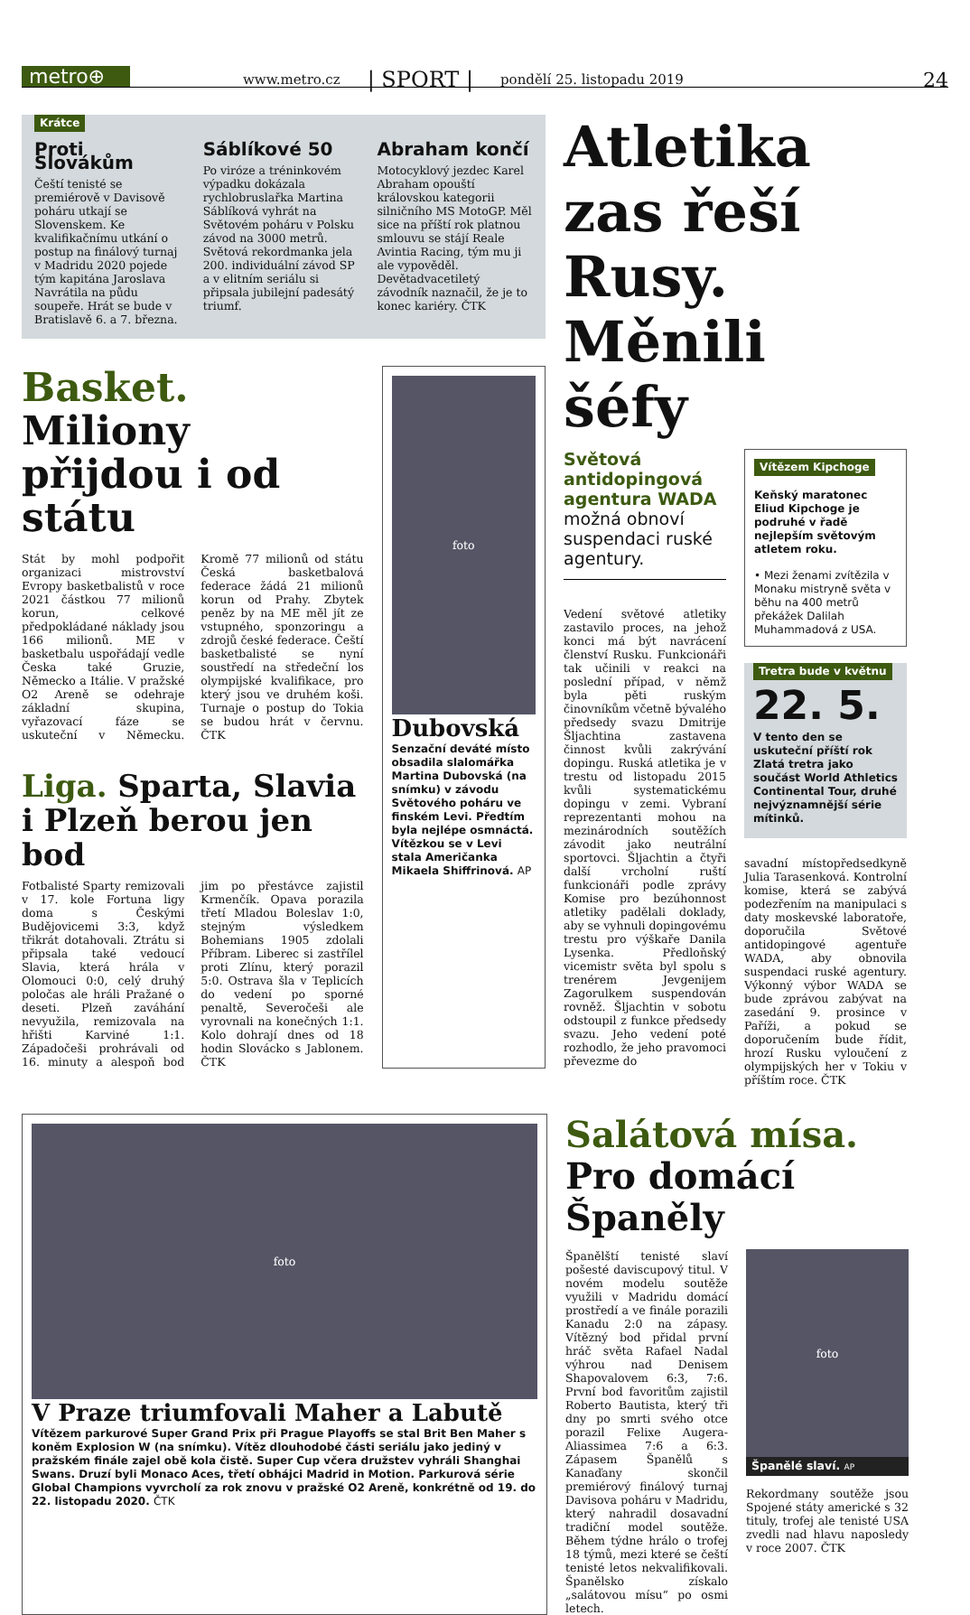metro⊕
www.metro.cz | SPORT | pondělí 25. listopadu 2019 24
Krátce
Proti Slovákům
Čeští tenisté se premiérově v Davisově poháru utkají se Slovenskem. Ke kvalifikačnímu utkání o postup na finálový turnaj v Madridu 2020 pojede tým kapitána Jaroslava Navrátila na půdu soupeře. Hrát se bude v Bratislavě 6. a 7. března.
Sáblíkové 50
Po viróze a tréninkovém výpadku dokázala rychlobruslařka Martina Sáblíková vyhrát na Světovém poháru v Polsku závod na 3000 metrů. Světová rekordmanka jela 200. individuální závod SP a v elitním seriálu si připsala jubilejní padesátý triumf.
Abraham končí
Motocyklový jezdec Karel Abraham opouští královskou kategorii silničního MS MotoGP. Měl sice na příští rok platnou smlouvu se stájí Reale Avintia Racing, tým mu ji ale vypověděl. Devětadvacetiletý závodník naznačil, že je to konec kariéry. ČTK
Basket. Miliony přijdou i od státu
Stát by mohl podpořit organizaci mistrovství Evropy basketbalistů v roce 2021 částkou 77 milionů korun, celkové předpokládané náklady jsou 166 milionů. ME v basketbalu uspořádají vedle Česka také Gruzie, Německo a Itálie. V pražské O2 Areně se odehraje základní skupina, vyřazovací fáze se uskuteční v Německu. Kromě 77 milionů od státu Česká basketbalová federace žádá 21 milionů korun od Prahy. Zbytek peněz by na ME měl jít ze vstupného, sponzoringu a zdrojů české federace. Čeští basketbalisté se nyní soustředí na středeční los olympijské kvalifikace, pro který jsou ve druhém koši. Turnaje o postup do Tokia se budou hrát v červnu. ČTK
Liga. Sparta, Slavia i Plzeň berou jen bod
Fotbalisté Sparty remizovali v 17. kole Fortuna ligy doma s Českými Budějovicemi 3:3, když třikrát dotahovali. Ztrátu si připsala také vedoucí Slavia, která hrála v Olomouci 0:0, celý druhý poločas ale hráli Pražané o deseti. Plzeň zaváhání nevyužila, remizovala na hřišti Karviné 1:1. Západočeši prohrávali od 16. minuty a alespoň bod jim po přestávce zajistil Krmenčík. Opava porazila třetí Mladou Boleslav 1:0, stejným výsledkem Bohemians 1905 zdolali Příbram. Liberec si zastřílel proti Zlínu, který porazil 5:0. Ostrava šla v Teplicích do vedení po sporné penaltě, Severočeši ale vyrovnali na konečných 1:1. Kolo dohrají dnes od 18 hodin Slovácko s Jablonem. ČTK
foto
Dubovská
Senzační deváté místo obsadila slalomářka Martina Dubovská (na snímku) v závodu Světového poháru ve finském Levi. Předtím byla nejlépe osmnáctá. Vítězkou se v Levi stala Američanka Mikaela Shiffrinová. AP
Atletika zas řeší Rusy. Měnili šéfy
Světová antidopingová agentura WADA možná obnoví suspendaci ruské agentury.
Vedení světové atletiky zastavilo proces, na jehož konci má být navrácení členství Rusku. Funkcionáři tak učinili v reakci na poslední případ, v němž byla pěti ruským činovníkům včetně bývalého předsedy svazu Dmitrije Šljachtina zastavena činnost kvůli zakrývání dopingu. Ruská atletika je v trestu od listopadu 2015 kvůli systematickému dopingu v zemi. Vybraní reprezentanti mohou na mezinárodních soutěžích závodit jako neutrální sportovci. Šljachtin a čtyři další vrcholní ruští funkcionáři podle zprávy Komise pro bezúhonnost atletiky padělali doklady, aby se vyhnuli dopingovému trestu pro výškaře Danila Lysenka. Předloňský vicemistr světa byl spolu s trenérem Jevgenijem Zagorulkem suspendován rovněž. Šljachtin v sobotu odstoupil z funkce předsedy svazu. Jeho vedení poté rozhodlo, že jeho pravomoci převezme do
Vítězem Kipchoge
Keňský maratonec Eliud Kipchoge je podruhé v řadě nejlepším světovým atletem roku.
• Mezi ženami zvítězila v Monaku mistryně světa v běhu na 400 metrů překážek Dalilah Muhammadová z USA.
Tretra bude v květnu
22. 5.
V tento den se uskuteční příští rok Zlatá tretra jako součást World Athletics Continental Tour, druhé nejvýznamnější série mítinků.
savadní místopředsedkyně Julia Tarasenková. Kontrolní komise, která se zabývá podezřením na manipulaci s daty moskevské laboratoře, doporučila Světové antidopingové agentuře WADA, aby obnovila suspendaci ruské agentury. Výkonný výbor WADA se bude zprávou zabývat na zasedání 9. prosince v Paříži, a pokud se doporučením bude řídit, hrozí Rusku vyloučení z olympijských her v Tokiu v příštím roce. ČTK
foto
V Praze triumfovali Maher a Labutě
Vítězem parkurové Super Grand Prix při Prague Playoffs se stal Brit Ben Maher s koněm Explosion W (na snímku). Vítěz dlouhodobé části seriálu jako jediný v pražském finále zajel obě kola čistě. Super Cup včera družstev vyhráli Shanghai Swans. Druzí byli Monaco Aces, třetí obhájci Madrid in Motion. Parkurová série Global Champions vyvrcholí za rok znovu v pražské O2 Areně, konkrétně od 19. do 22. listopadu 2020. ČTK
Salátová mísa. Pro domácí Španěly
Španělští tenisté slaví pošesté daviscupový titul. V novém modelu soutěže využili v Madridu domácí prostředí a ve finále porazili Kanadu 2:0 na zápasy. Vítězný bod přidal první hráč světa Rafael Nadal výhrou nad Denisem Shapovalovem 6:3, 7:6. První bod favoritům zajistil Roberto Bautista, který tři dny po smrti svého otce porazil Felixe Augera-Aliassimea 7:6 a 6:3. Zápasem Španělů s Kanaďany skončil premiérový finálový turnaj Davisova poháru v Madridu, který nahradil dosavadní tradiční model soutěže. Během týdne hrálo o trofej 18 týmů, mezi které se čeští tenisté letos nekvalifikovali. Španělsko získalo „salátovou mísu“ po osmi letech.
foto
Španělé slaví. AP
Rekordmany soutěže jsou Spojené státy americké s 32 tituly, trofej ale tenisté USA zvedli nad hlavu naposledy v roce 2007. ČTK